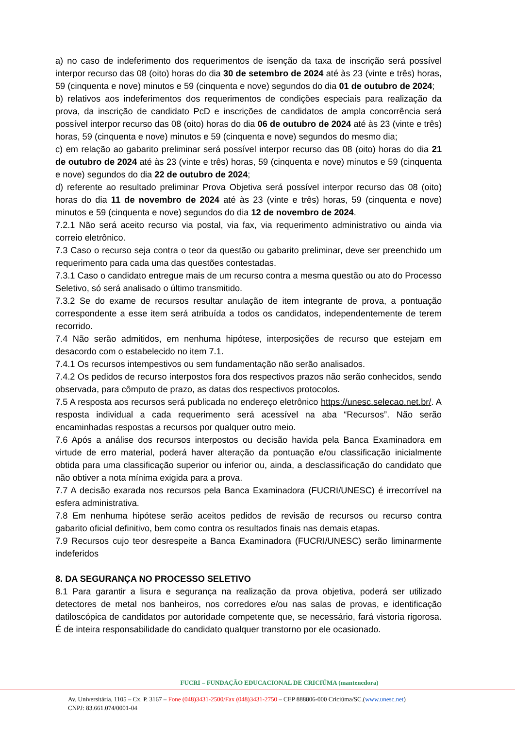a) no caso de indeferimento dos requerimentos de isenção da taxa de inscrição será possível interpor recurso das 08 (oito) horas do dia 30 de setembro de 2024 até às 23 (vinte e três) horas, 59 (cinquenta e nove) minutos e 59 (cinquenta e nove) segundos do dia 01 de outubro de 2024;
b) relativos aos indeferimentos dos requerimentos de condições especiais para realização da prova, da inscrição de candidato PcD e inscrições de candidatos de ampla concorrência será possível interpor recurso das 08 (oito) horas do dia 06 de outubro de 2024 até às 23 (vinte e três) horas, 59 (cinquenta e nove) minutos e 59 (cinquenta e nove) segundos do mesmo dia;
c) em relação ao gabarito preliminar será possível interpor recurso das 08 (oito) horas do dia 21 de outubro de 2024 até às 23 (vinte e três) horas, 59 (cinquenta e nove) minutos e 59 (cinquenta e nove) segundos do dia 22 de outubro de 2024;
d) referente ao resultado preliminar Prova Objetiva será possível interpor recurso das 08 (oito) horas do dia 11 de novembro de 2024 até às 23 (vinte e três) horas, 59 (cinquenta e nove) minutos e 59 (cinquenta e nove) segundos do dia 12 de novembro de 2024.
7.2.1 Não será aceito recurso via postal, via fax, via requerimento administrativo ou ainda via correio eletrônico.
7.3 Caso o recurso seja contra o teor da questão ou gabarito preliminar, deve ser preenchido um requerimento para cada uma das questões contestadas.
7.3.1 Caso o candidato entregue mais de um recurso contra a mesma questão ou ato do Processo Seletivo, só será analisado o último transmitido.
7.3.2 Se do exame de recursos resultar anulação de item integrante de prova, a pontuação correspondente a esse item será atribuída a todos os candidatos, independentemente de terem recorrido.
7.4 Não serão admitidos, em nenhuma hipótese, interposições de recurso que estejam em desacordo com o estabelecido no item 7.1.
7.4.1 Os recursos intempestivos ou sem fundamentação não serão analisados.
7.4.2 Os pedidos de recurso interpostos fora dos respectivos prazos não serão conhecidos, sendo observada, para cômputo de prazo, as datas dos respectivos protocolos.
7.5 A resposta aos recursos será publicada no endereço eletrônico https://unesc.selecao.net.br/. A resposta individual a cada requerimento será acessível na aba “Recursos”. Não serão encaminhadas respostas a recursos por qualquer outro meio.
7.6 Após a análise dos recursos interpostos ou decisão havida pela Banca Examinadora em virtude de erro material, poderá haver alteração da pontuação e/ou classificação inicialmente obtida para uma classificação superior ou inferior ou, ainda, a desclassificação do candidato que não obtiver a nota mínima exigida para a prova.
7.7 A decisão exarada nos recursos pela Banca Examinadora (FUCRI/UNESC) é irrecorrível na esfera administrativa.
7.8 Em nenhuma hipótese serão aceitos pedidos de revisão de recursos ou recurso contra gabarito oficial definitivo, bem como contra os resultados finais nas demais etapas.
7.9 Recursos cujo teor desrespeite a Banca Examinadora (FUCRI/UNESC) serão liminarmente indeferidos
8. DA SEGURANÇA NO PROCESSO SELETIVO
8.1 Para garantir a lisura e segurança na realização da prova objetiva, poderá ser utilizado detectores de metal nos banheiros, nos corredores e/ou nas salas de provas, e identificação datiloscópica de candidatos por autoridade competente que, se necessário, fará vistoria rigorosa. É de inteira responsabilidade do candidato qualquer transtorno por ele ocasionado.
FUCRI – FUNDAÇÃO EDUCACIONAL DE CRICIÚMA (mantenedora)
Av. Universitária, 1105 – Cx. P. 3167 – Fone (048)3431-2500/Fax (048)3431-2750 – CEP 888806-000 Criciúma/SC.(www.unesc.net)
CNPJ: 83.661.074/0001-04